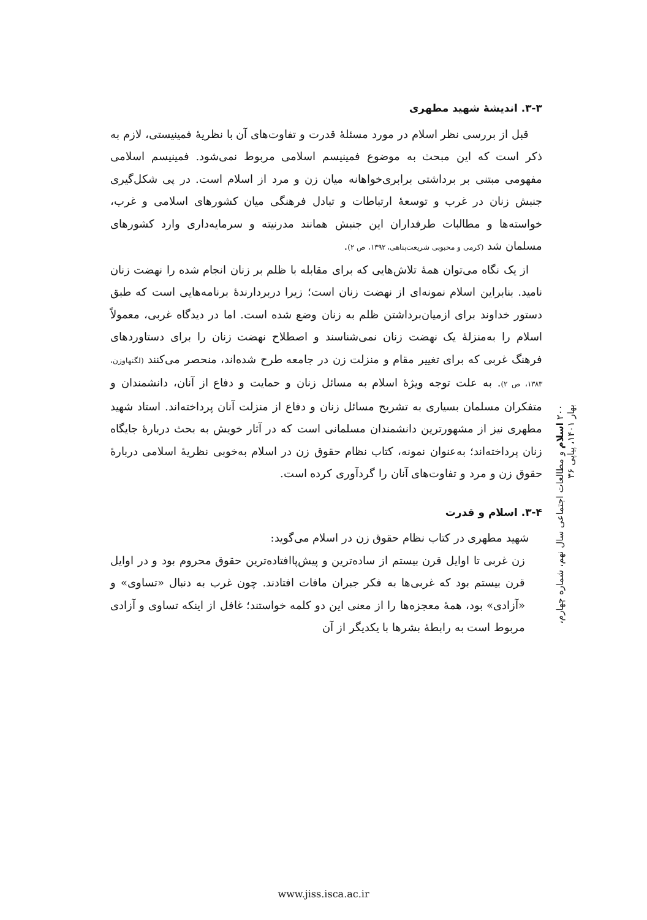۳-۳. اندیشهٔ شهید مطهری
قبل از بررسی نظر اسلام در مورد مسئلهٔ قدرت و تفاوت‌های آن با نظریهٔ فمینیستی، لازم به ذکر است که این مبحث به موضوع فمینیسم اسلامی مربوط نمی‌شود. فمینیسم اسلامی مفهومی مبتنی بر برداشتی برابری‌خواهانه میان زن و مرد از اسلام است. در پی شکل‌گیری جنبش زنان در غرب و توسعهٔ ارتباطات و تبادل فرهنگی میان کشورهای اسلامی و غرب، خواسته‌ها و مطالبات طرفداران این جنبش همانند مدرنیته و سرمایه‌داری وارد کشورهای مسلمان شد (کرمی و محبوبی شریعت‌پناهی، ۱۳۹۲، ص ۲).
از یک نگاه می‌توان همهٔ تلاش‌هایی که برای مقابله با ظلم بر زنان انجام شده را نهضت زنان نامید. بنابراین اسلام نمونه‌ای از نهضت زنان است؛ زیرا دربردارندهٔ برنامه‌هایی است که طبق دستور خداوند برای ازمیان‌برداشتن ظلم به زنان وضع شده است. اما در دیدگاه غربی، معمولاً اسلام را به‌منزلهٔ یک نهضت زنان نمی‌شناسند و اصطلاح نهضت زنان را برای دستاوردهای فرهنگ غربی که برای تغییر مقام و منزلت زن در جامعه طرح شده‌اند، منحصر می‌کنند (لگنهاوزن، ۱۳۸۳، ص ۲). به علت توجه ویژهٔ اسلام به مسائل زنان و حمایت و دفاع از آنان، دانشمندان و متفکران مسلمان بسیاری به تشریح مسائل زنان و دفاع از منزلت آنان پرداخته‌اند. استاد شهید مطهری نیز از مشهورترین دانشمندان مسلمانی است که در آثار خویش به بحث دربارهٔ جایگاه زنان پرداخته‌اند؛ به‌عنوان نمونه، کتاب نظام حقوق زن در اسلام به‌خوبی نظریهٔ اسلامی دربارهٔ حقوق زن و مرد و تفاوت‌های آنان را گردآوری کرده است.
۳-۴. اسلام و قدرت
شهید مطهری در کتاب نظام حقوق زن در اسلام می‌گوید:
زن غربی تا اوایل قرن بیستم از ساده‌ترین و پیش‌پاافتاده‌ترین حقوق محروم بود و در اوایل قرن بیستم بود که غربی‌ها به فکر جبران مافات افتادند. چون غرب به دنبال «تساوی» و «آزادی» بود، همهٔ معجزه‌ها را از معنی این دو کلمه خواستند؛ غافل از اینکه تساوی و آزادی مربوط است به رابطهٔ بشرها با یکدیگر از آن
۲۰۰ اسلام و مطالعات اجتماعی سال نهم، شماره چهارم، بهار ۱۴۰۱، پیاپی ۳۶
www.jiss.isca.ac.ir